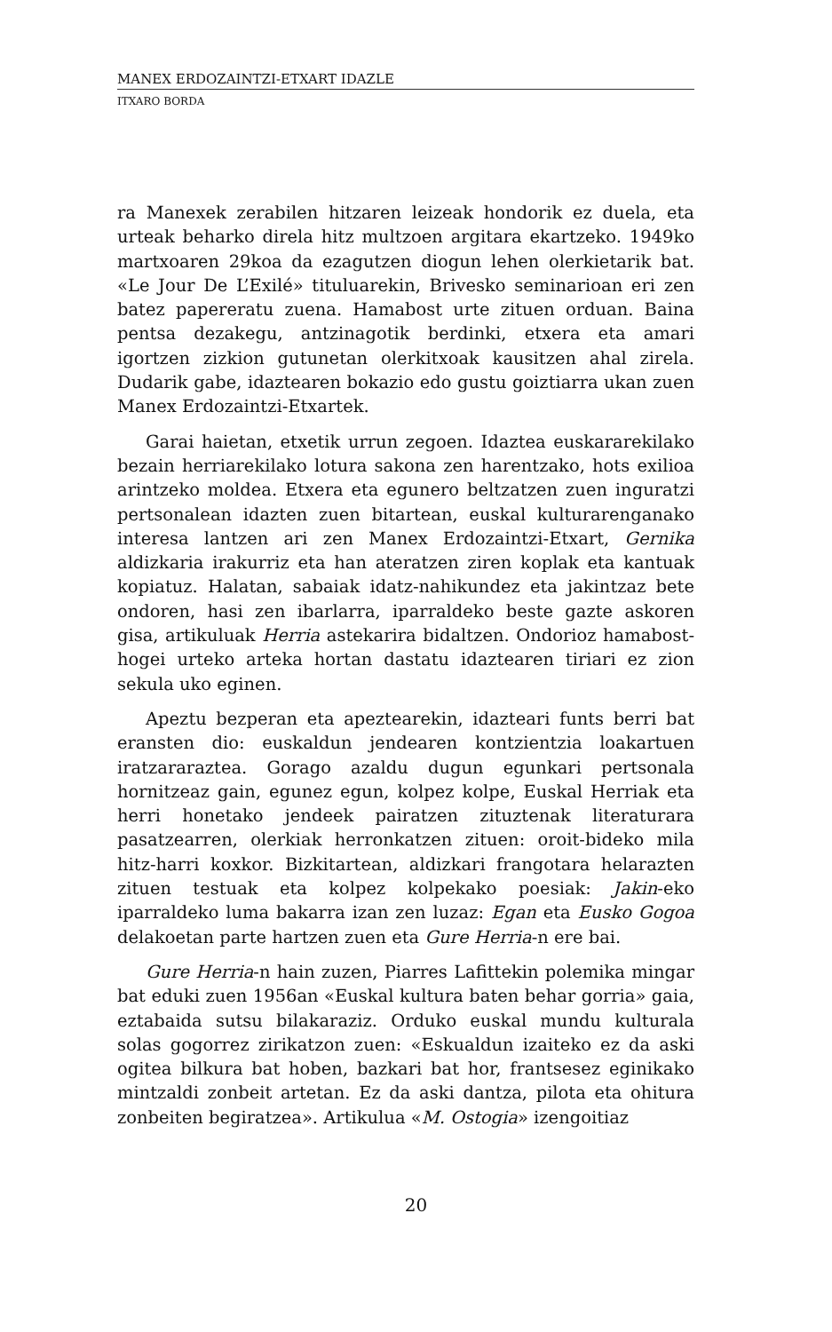MANEX ERDOZAINTZI-ETXART IDAZLE
ITXARO BORDA
ra Manexek zerabilen hitzaren leizeak hondorik ez duela, eta urteak beharko direla hitz multzoen argitara ekartzeko. 1949ko martxoaren 29koa da ezagutzen diogun lehen olerkietarik bat. «Le Jour De L’Exilé» tituluarekin, Brivesko seminarioan eri zen batez papereratu zuena. Hamabost urte zituen orduan. Baina pentsa dezakegu, antzinagotik berdinki, etxera eta amari igortzen zizkion gutunetan olerkitxoak kausitzen ahal zirela. Dudarik gabe, idaztearen bokazio edo gustu goiztiarra ukan zuen Manex Erdozaintzi-Etxartek.
Garai haietan, etxetik urrun zegoen. Idaztea euskararekilako bezain herriarekilako lotura sakona zen harentzako, hots exilioa arintzeko moldea. Etxera eta egunero beltzatzen zuen inguratzi pertsonalean idazten zuen bitartean, euskal kulturarenganako interesa lantzen ari zen Manex Erdozaintzi-Etxart, Gernika aldizkaria irakurriz eta han ateratzen ziren koplak eta kantuak kopiatuz. Halatan, sabaiak idatz-nahikundez eta jakintzaz bete ondoren, hasi zen ibarlarra, iparraldeko beste gazte askoren gisa, artikuluak Herria astekarira bidaltzen. Ondorioz hamabost-hogei urteko arteka hortan dastatu idaztearen tiriari ez zion sekula uko eginen.
Apeztu bezperan eta apeztearekin, idazteari funts berri bat eransten dio: euskaldun jendearen kontzientzia loakartuen iratzararaztea. Gorago azaldu dugun egunkari pertsonala hornitzeaz gain, egunez egun, kolpez kolpe, Euskal Herriak eta herri honetako jendeek pairatzen zituztenak literaturara pasatzearren, olerkiak herronkatzen zituen: oroit-bideko mila hitz-harri koxkor. Bizkitartean, aldizkari frangotara helarazten zituen testuak eta kolpez kolpekako poesiak: Jakin-eko iparraldeko luma bakarra izan zen luzaz: Egan eta Eusko Gogoa delakoetan parte hartzen zuen eta Gure Herria-n ere bai.
Gure Herria-n hain zuzen, Piarres Lafittekin polemika mingar bat eduki zuen 1956an «Euskal kultura baten behar gorria» gaia, eztabaida sutsu bilakaraziz. Orduko euskal mundu kulturala solas gogorrez zirikatzon zuen: «Eskualdun izaiteko ez da aski ogitea bilkura bat hoben, bazkari bat hor, frantsesez eginikako mintzaldi zonbeit artetan. Ez da aski dantza, pilota eta ohitura zonbeiten begiratzea». Artikulua «M. Ostogia» izengoitiaz
20